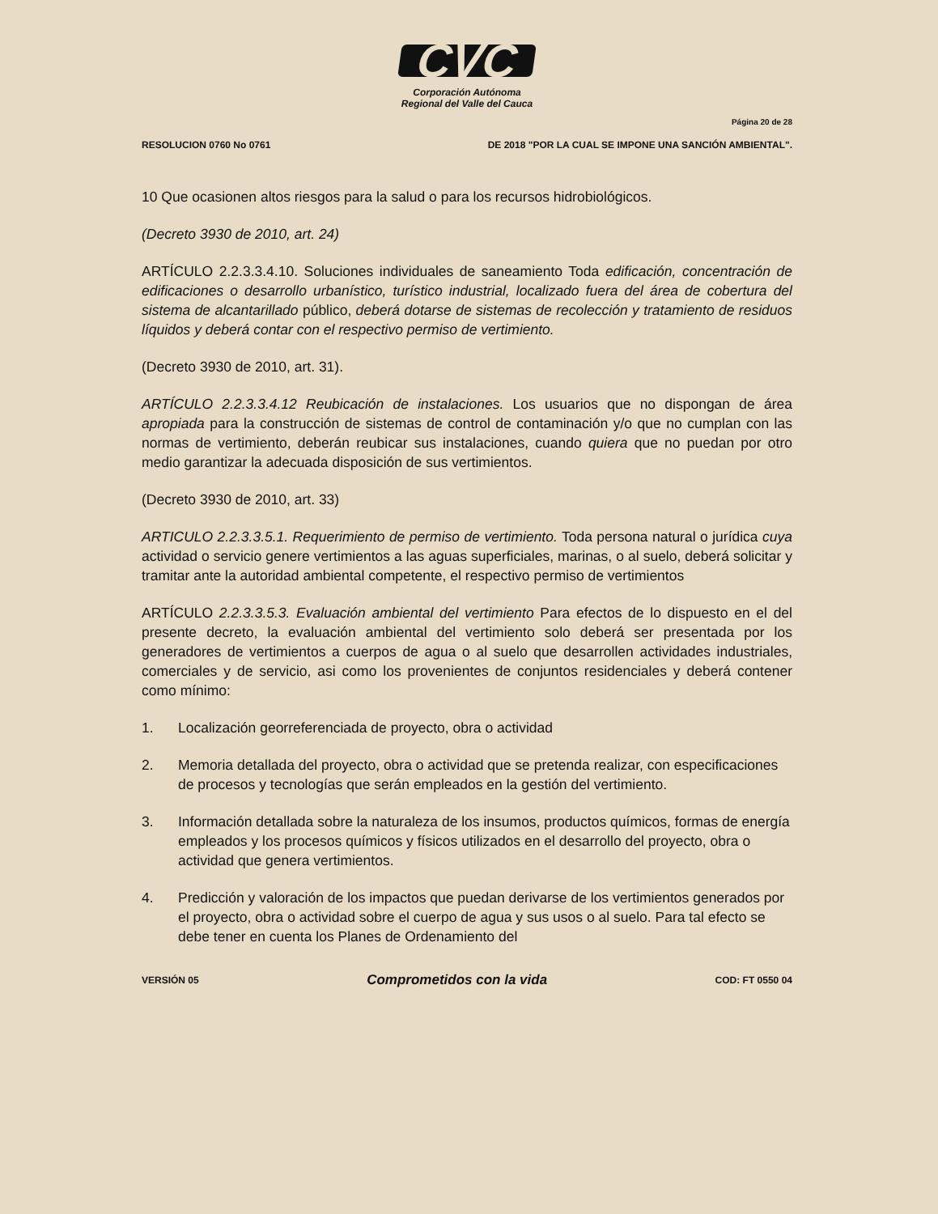CVC
Corporación Autónoma
Regional del Valle del Cauca
Página 20 de 28
RESOLUCION 0760 No 0761 DE 2018 "POR LA CUAL SE IMPONE UNA SANCIÓN AMBIENTAL".
10 Que ocasionen altos riesgos para la salud o para los recursos hidrobiológicos.
(Decreto 3930 de 2010, art. 24)
ARTÍCULO 2.2.3.3.4.10. Soluciones individuales de saneamiento Toda edificación, concentración de edificaciones o desarrollo urbanístico, turístico industrial, localizado fuera del área de cobertura del sistema de alcantarillado público, deberá dotarse de sistemas de recolección y tratamiento de residuos líquidos y deberá contar con el respectivo permiso de vertimiento.
(Decreto 3930 de 2010, art. 31).
ARTÍCULO 2.2.3.3.4.12 Reubicación de instalaciones. Los usuarios que no dispongan de área apropiada para la construcción de sistemas de control de contaminación y/o que no cumplan con las normas de vertimiento, deberán reubicar sus instalaciones, cuando quiera que no puedan por otro medio garantizar la adecuada disposición de sus vertimientos.
(Decreto 3930 de 2010, art. 33)
ARTICULO 2.2.3.3.5.1. Requerimiento de permiso de vertimiento. Toda persona natural o jurídica cuya actividad o servicio genere vertimientos a las aguas superficiales, marinas, o al suelo, deberá solicitar y tramitar ante la autoridad ambiental competente, el respectivo permiso de vertimientos
ARTÍCULO 2.2.3.3.5.3. Evaluación ambiental del vertimiento Para efectos de lo dispuesto en el del presente decreto, la evaluación ambiental del vertimiento solo deberá ser presentada por los generadores de vertimientos a cuerpos de agua o al suelo que desarrollen actividades industriales, comerciales y de servicio, asi como los provenientes de conjuntos residenciales y deberá contener como mínimo:
1. Localización georreferenciada de proyecto, obra o actividad
2. Memoria detallada del proyecto, obra o actividad que se pretenda realizar, con especificaciones de procesos y tecnologías que serán empleados en la gestión del vertimiento.
3. Información detallada sobre la naturaleza de los insumos, productos químicos, formas de energía empleados y los procesos químicos y físicos utilizados en el desarrollo del proyecto, obra o actividad que genera vertimientos.
4. Predicción y valoración de los impactos que puedan derivarse de los vertimientos generados por el proyecto, obra o actividad sobre el cuerpo de agua y sus usos o al suelo. Para tal efecto se debe tener en cuenta los Planes de Ordenamiento del
VERSIÓN 05 Comprometidos con la vida COD: FT 0550 04